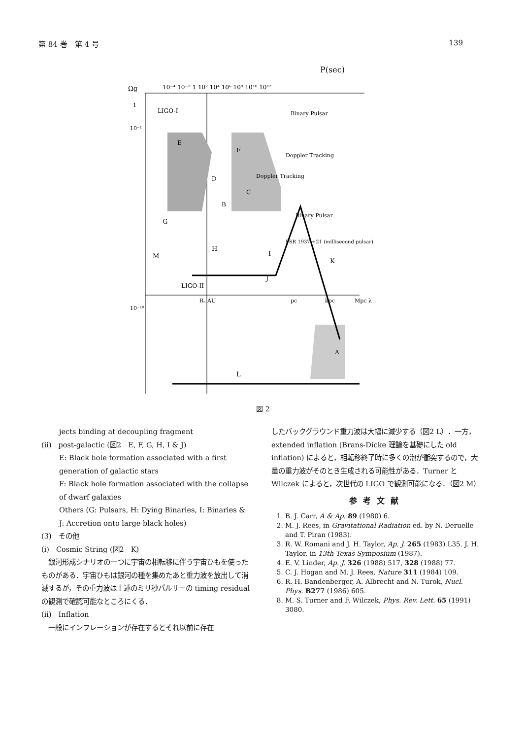第 84 巻　第 4 号 139
P(sec)
Ωg
10⁻⁴ 10⁻² 1 10² 10⁴ 10⁶ 10⁸ 10¹⁰ 10¹²
1
10⁻¹
10⁻¹⁰
E
F
D
B
C
A
LIGO-I
LIGO-II
Binary Pulsar
Doppler Tracking
Doppler Tracking
Binary Pulsar
PSR 1937 +21 (millisecond pulsar)
G
H
I
J
K
M
L
Rₑ AU
pc
kpc
Mpc λ
図 2
jects binding at decoupling fragment
(ii)　post-galactic (図2　E, F, G, H, I & J)
E: Black hole formation associated with a first generation of galactic stars
F: Black hole formation associated with the collapse of dwarf galaxies
Others (G: Pulsars, H: Dying Binaries, I: Binaries & J: Accretion onto large black holes)
(3)　その他
(i)　Cosmic String (図2　K)
　銀河形成シナリオの一つに宇宙の相転移に伴う宇宙ひもを使ったものがある．宇宙ひもは銀河の種を集めたあと重力波を放出して消滅するが，その重力波は上述のミリ秒パルサーの timing residual の観測で確認可能なところにくる．
(ii)　Inflation
　一般にインフレーションが存在するとそれ以前に存在
したバックグラウンド重力波は大幅に減少する（図2 L）．一方，extended inflation (Brans-Dicke 理論を基礎にした old inflation) によると，相転移終了時に多くの泡が衝突するので，大量の重力波がそのとき生成される可能性がある．Turner と Wilczek によると，次世代の LIGO で観測可能になる．（図2 M）
参考文献
1. B. J. Carr, A & Ap. 89 (1980) 6.
2. M. J. Rees, in Gravitational Radiation ed. by N. Deruelle and T. Piran (1983).
3. R. W. Romani and J. H. Taylor, Ap. J. 265 (1983) L35. J. H. Taylor, in 13th Texas Symposium (1987).
4. E. V. Linder, Ap. J. 326 (1988) 517, 328 (1988) 77.
5. C. J. Hogan and M. J. Rees, Nature 311 (1984) 109.
6. R. H. Bandenberger, A. Albrecht and N. Turok, Nucl. Phys. B277 (1986) 605.
8. M. S. Turner and F. Wilczek, Phys. Rev. Lett. 65 (1991) 3080.